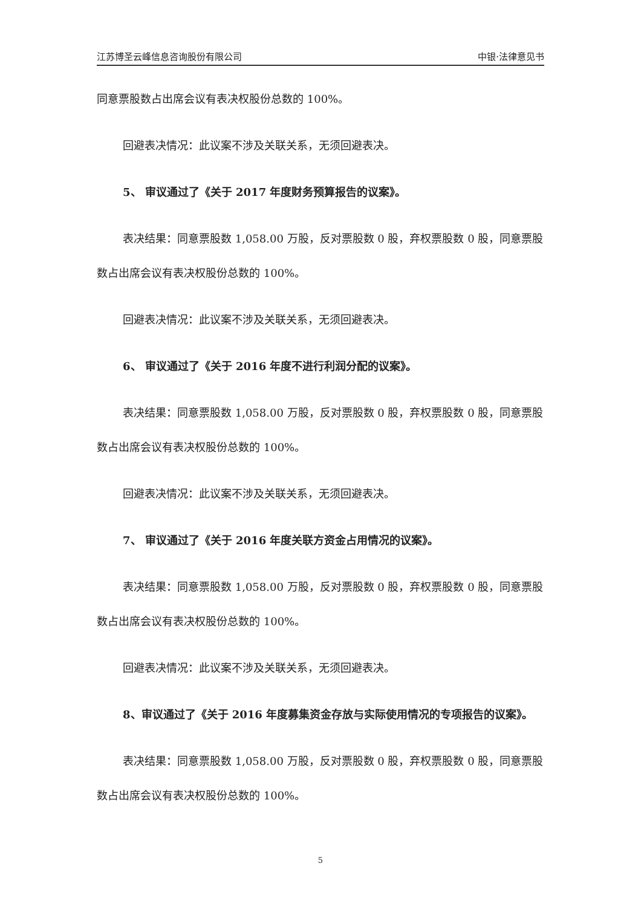江苏博圣云峰信息咨询股份有限公司 中银·法律意见书
同意票股数占出席会议有表决权股份总数的 100%。
回避表决情况：此议案不涉及关联关系，无须回避表决。
5、 审议通过了《关于 2017 年度财务预算报告的议案》。
表决结果：同意票股数 1,058.00 万股，反对票股数 0 股，弃权票股数 0 股，同意票股数占出席会议有表决权股份总数的 100%。
回避表决情况：此议案不涉及关联关系，无须回避表决。
6、 审议通过了《关于 2016 年度不进行利润分配的议案》。
表决结果：同意票股数 1,058.00 万股，反对票股数 0 股，弃权票股数 0 股，同意票股数占出席会议有表决权股份总数的 100%。
回避表决情况：此议案不涉及关联关系，无须回避表决。
7、 审议通过了《关于 2016 年度关联方资金占用情况的议案》。
表决结果：同意票股数 1,058.00 万股，反对票股数 0 股，弃权票股数 0 股，同意票股数占出席会议有表决权股份总数的 100%。
回避表决情况：此议案不涉及关联关系，无须回避表决。
8、审议通过了《关于 2016 年度募集资金存放与实际使用情况的专项报告的议案》。
表决结果：同意票股数 1,058.00 万股，反对票股数 0 股，弃权票股数 0 股，同意票股数占出席会议有表决权股份总数的 100%。
5